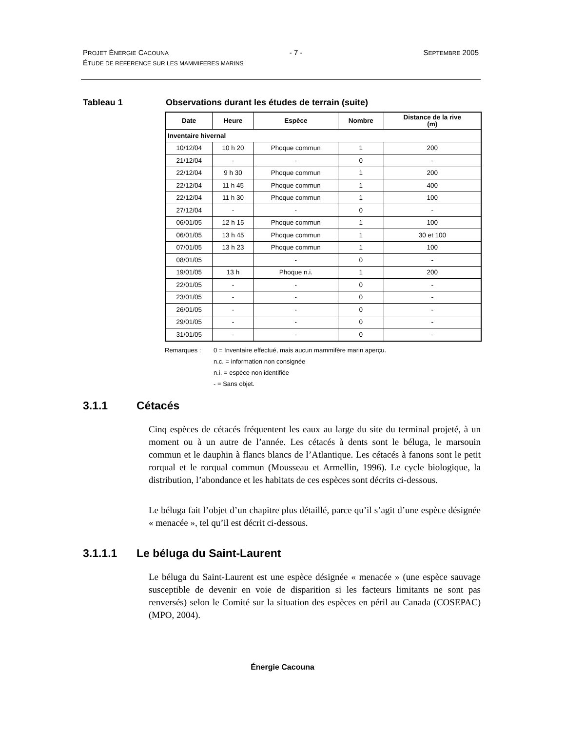PROJET ÉNERGIE CACOUNA - 7 - SEPTEMBRE 2005
ÉTUDE DE REFERENCE SUR LES MAMMIFERES MARINS
Tableau 1 Observations durant les études de terrain (suite)
| Date | Heure | Espèce | Nombre | Distance de la rive (m) |
| --- | --- | --- | --- | --- |
| Inventaire hivernal | | | | |
| 10/12/04 | 10 h 20 | Phoque commun | 1 | 200 |
| 21/12/04 | - | - | 0 | - |
| 22/12/04 | 9 h 30 | Phoque commun | 1 | 200 |
| 22/12/04 | 11 h 45 | Phoque commun | 1 | 400 |
| 22/12/04 | 11 h 30 | Phoque commun | 1 | 100 |
| 27/12/04 | - | - | 0 | - |
| 06/01/05 | 12 h 15 | Phoque commun | 1 | 100 |
| 06/01/05 | 13 h 45 | Phoque commun | 1 | 30 et 100 |
| 07/01/05 | 13 h 23 | Phoque commun | 1 | 100 |
| 08/01/05 | | - | 0 | - |
| 19/01/05 | 13 h | Phoque n.i. | 1 | 200 |
| 22/01/05 | - | - | 0 | - |
| 23/01/05 | - | - | 0 | - |
| 26/01/05 | - | - | 0 | - |
| 29/01/05 | - | - | 0 | - |
| 31/01/05 | - | - | 0 | - |
Remarques : 0 = Inventaire effectué, mais aucun mammifère marin aperçu.
n.c. = information non consignée
n.i. = espèce non identifiée
- = Sans objet.
3.1.1 Cétacés
Cinq espèces de cétacés fréquentent les eaux au large du site du terminal projeté, à un moment ou à un autre de l’année. Les cétacés à dents sont le béluga, le marsouin commun et le dauphin à flancs blancs de l’Atlantique. Les cétacés à fanons sont le petit rorqual et le rorqual commun (Mousseau et Armellin, 1996). Le cycle biologique, la distribution, l’abondance et les habitats de ces espèces sont décrits ci-dessous.
Le béluga fait l’objet d’un chapitre plus détaillé, parce qu’il s’agit d’une espèce désignée « menacée », tel qu’il est décrit ci-dessous.
3.1.1.1 Le béluga du Saint-Laurent
Le béluga du Saint-Laurent est une espèce désignée « menacée » (une espèce sauvage susceptible de devenir en voie de disparition si les facteurs limitants ne sont pas renversés) selon le Comité sur la situation des espèces en péril au Canada (COSEPAC) (MPO, 2004).
Énergie Cacouna